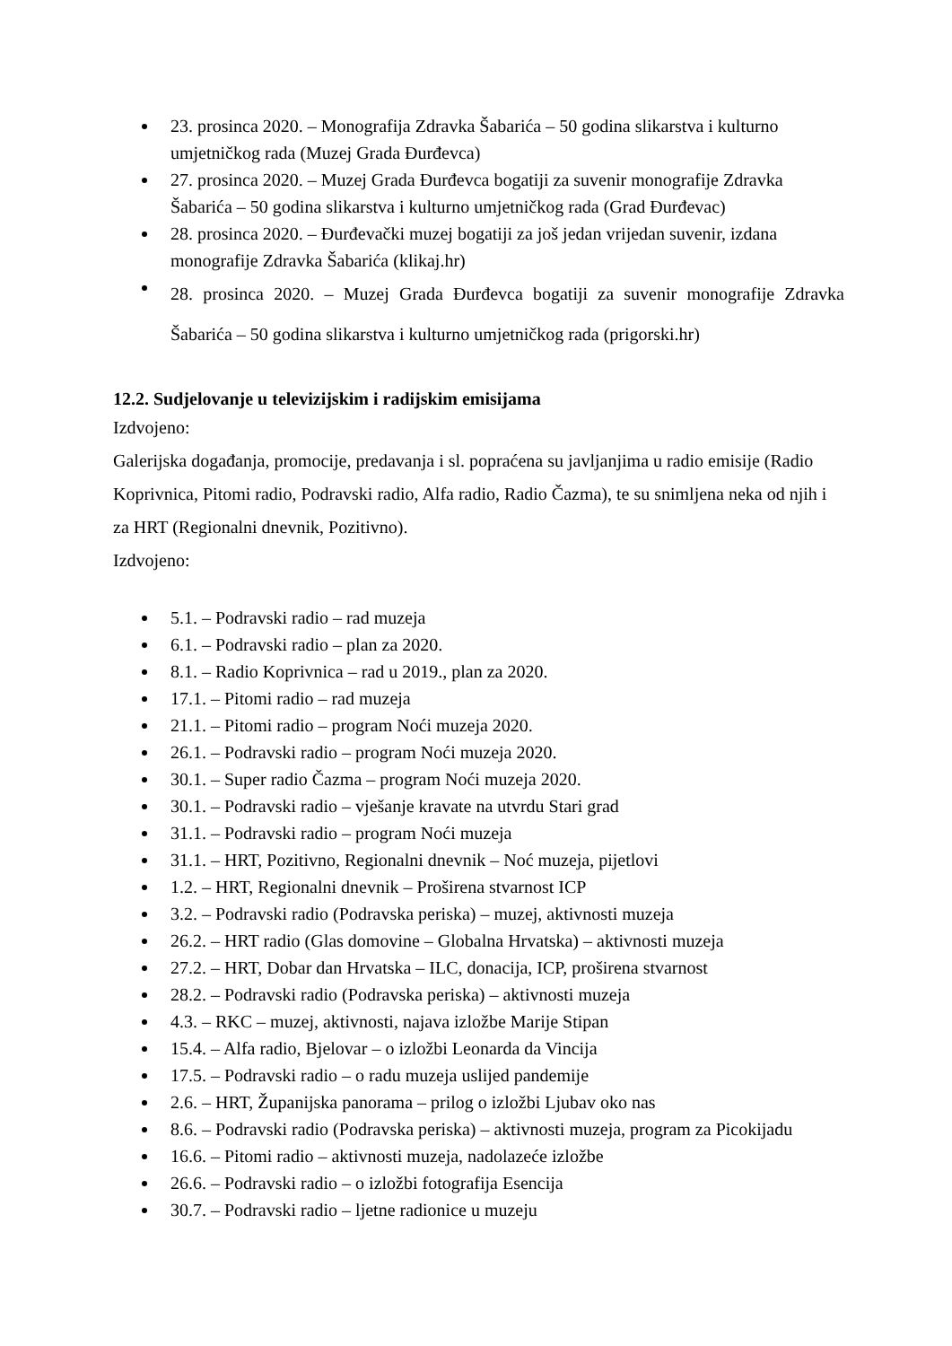23. prosinca 2020. – Monografija Zdravka Šabarića – 50 godina slikarstva i kulturno umjetničkog rada (Muzej Grada Đurđevca)
27. prosinca 2020. – Muzej Grada Đurđevca bogatiji za suvenir monografije Zdravka Šabarića – 50 godina slikarstva i kulturno umjetničkog rada (Grad Đurđevac)
28. prosinca 2020. – Đurđevački muzej bogatiji za još jedan vrijedan suvenir, izdana monografije Zdravka Šabarića (klikaj.hr)
28. prosinca 2020. – Muzej Grada Đurđevca bogatiji za suvenir monografije Zdravka Šabarića – 50 godina slikarstva i kulturno umjetničkog rada (prigorski.hr)
12.2. Sudjelovanje u televizijskim i radijskim emisijama
Izdvojeno:
Galerijska događanja, promocije, predavanja i sl. popraćena su javljanjima u radio emisije (Radio Koprivnica, Pitomi radio, Podravski radio, Alfa radio, Radio Čazma), te su snimljena neka od njih i za HRT (Regionalni dnevnik, Pozitivno).
Izdvojeno:
5.1. – Podravski radio – rad muzeja
6.1. – Podravski radio – plan za 2020.
8.1. – Radio Koprivnica – rad u 2019., plan za 2020.
17.1. – Pitomi radio – rad muzeja
21.1. – Pitomi radio – program Noći muzeja 2020.
26.1. – Podravski radio – program Noći muzeja 2020.
30.1. – Super radio Čazma – program Noći muzeja 2020.
30.1. – Podravski radio – vješanje kravate na utvrdu Stari grad
31.1. – Podravski radio – program Noći muzeja
31.1. – HRT, Pozitivno, Regionalni dnevnik – Noć muzeja, pijetlovi
1.2. – HRT, Regionalni dnevnik – Proširena stvarnost ICP
3.2. – Podravski radio (Podravska periska) – muzej, aktivnosti muzeja
26.2. – HRT radio (Glas domovine – Globalna Hrvatska) – aktivnosti muzeja
27.2. – HRT, Dobar dan Hrvatska – ILC, donacija, ICP, proširena stvarnost
28.2. – Podravski radio (Podravska periska) – aktivnosti muzeja
4.3. – RKC – muzej, aktivnosti, najava izložbe Marije Stipan
15.4. – Alfa radio, Bjelovar – o izložbi Leonarda da Vincija
17.5. – Podravski radio – o radu muzeja uslijed pandemije
2.6. – HRT, Županijska panorama – prilog o izložbi Ljubav oko nas
8.6. – Podravski radio (Podravska periska) – aktivnosti muzeja, program za Picokijadu
16.6. – Pitomi radio – aktivnosti muzeja, nadolazeće izložbe
26.6. – Podravski radio – o izložbi fotografija Esencija
30.7. – Podravski radio – ljetne radionice u muzeju